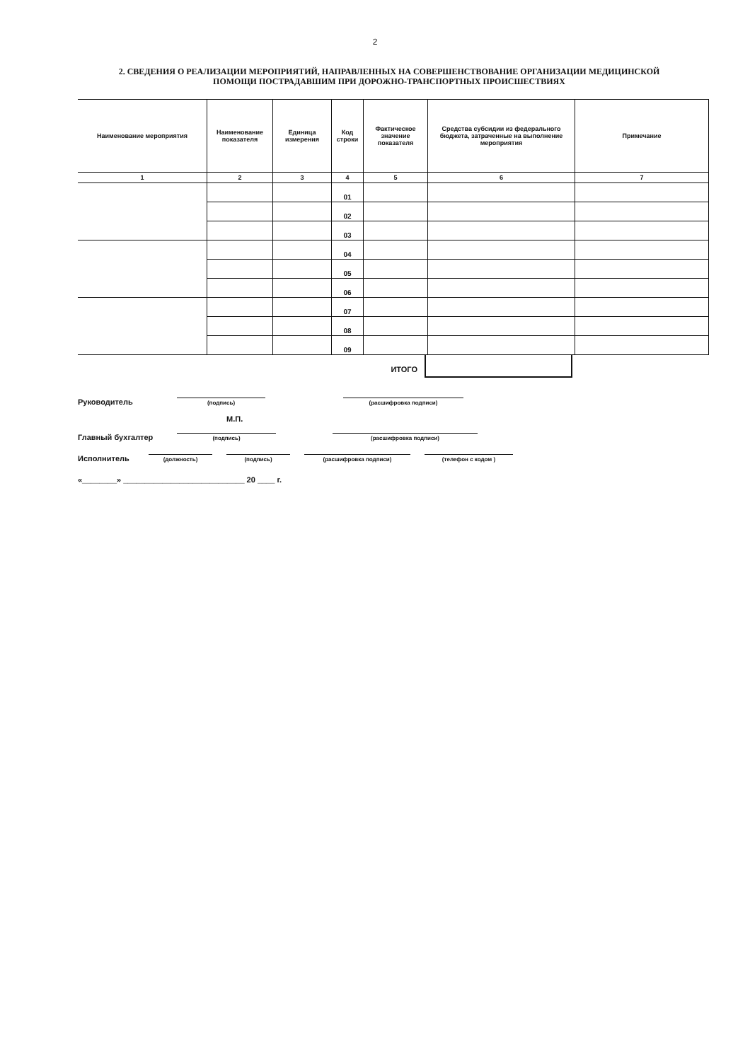2
2. СВЕДЕНИЯ О РЕАЛИЗАЦИИ МЕРОПРИЯТИЙ, НАПРАВЛЕННЫХ НА СОВЕРШЕНСТВОВАНИЕ ОРГАНИЗАЦИИ МЕДИЦИНСКОЙ
ПОМОЩИ ПОСТРАДАВШИМ ПРИ ДОРОЖНО-ТРАНСПОРТНЫХ ПРОИСШЕСТВИЯХ
| Наименование мероприятия | Наименование показателя | Единица измерения | Код строки | Фактическое значение показателя | Средства субсидии из федерального бюджета, затраченные на выполнение мероприятия | Примечание |
| --- | --- | --- | --- | --- | --- | --- |
| 1 | 2 | 3 | 4 | 5 | 6 | 7 |
| | | | 01 | | | |
| | | | 02 | | | |
| | | | 03 | | | |
| | | | 04 | | | |
| | | | 05 | | | |
| | | | 06 | | | |
| | | | 07 | | | |
| | | | 08 | | | |
| | | | 09 | | | |
ИТОГО
Руководитель
(подпись)
(расшифровка подписи)
М.П.
Главный бухгалтер
(подпись)
(расшифровка подписи)
Исполнитель
(должность)
(подпись)
(расшифровка подписи)
(телефон с кодом )
«________» ____________________________ 20 ____ г.